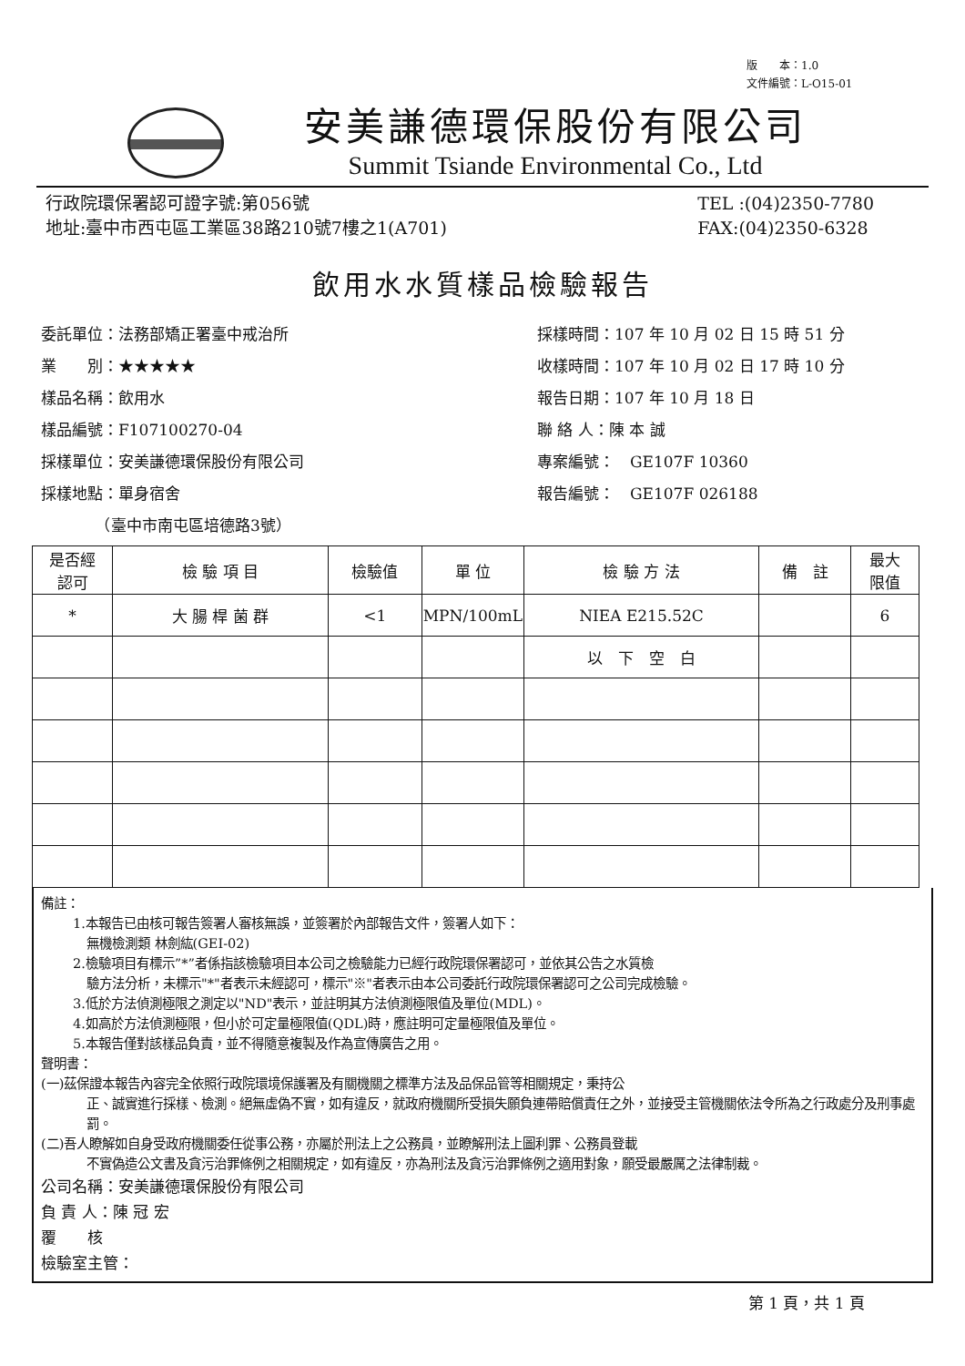版　　本：1.0
文件編號：L-O15-01
安美謙德環保股份有限公司
Summit Tsiande Environmental Co., Ltd
行政院環保署認可證字號:第056號
地址:臺中市西屯區工業區38路210號7樓之1(A701)
TEL :(04)2350-7780
FAX:(04)2350-6328
飲用水水質樣品檢驗報告
委託單位：法務部矯正署臺中戒治所
業　　別：★★★★★
樣品名稱：飲用水
樣品編號：F107100270-04
採樣單位：安美謙德環保股份有限公司
採樣地點：單身宿舍
　　　　（臺中市南屯區培德路3號）
採樣時間：107 年 10 月 02 日 15 時 51 分
收樣時間：107 年 10 月 02 日 17 時 10 分
報告日期：107 年 10 月 18 日
聯 絡 人：陳 本 誠
專案編號：　GE107F 10360
報告編號：　GE107F 026188
| 是否經 認可 | 檢 驗 項 目 | 檢驗值 | 單 位 | 檢 驗 方 法 | 備 註 | 最大 限值 |
| --- | --- | --- | --- | --- | --- | --- |
| * | 大 腸 桿 菌 群 | <1 | MPN/100mL | NIEA E215.52C | | 6 |
| | | | | 以 下 空 白 | | |
備註：
1.本報告已由核可報告簽署人審核無誤，並簽署於內部報告文件，簽署人如下：
無機檢測類 林劍紘(GEI-02)
2.檢驗項目有標示”*”者係指該檢驗項目本公司之檢驗能力已經行政院環保署認可，並依其公告之水質檢
驗方法分析，未標示"*"者表示未經認可，標示"※"者表示由本公司委託行政院環保署認可之公司完成檢驗。
3.低於方法偵測極限之測定以"ND"表示，並註明其方法偵測極限值及單位(MDL)。
4.如高於方法偵測極限，但小於可定量極限值(QDL)時，應註明可定量極限值及單位。
5.本報告僅對該樣品負責，並不得隨意複製及作為宣傳廣告之用。
聲明書：
(一)茲保證本報告內容完全依照行政院環境保護署及有關機關之標準方法及品保品管等相關規定，秉持公
正、誠實進行採樣、檢測。絕無虛偽不實，如有違反，就政府機關所受損失願負連帶賠償責任之外，並接受主管機關依法令所為之行政處分及刑事處罰。
(二)吾人瞭解如自身受政府機關委任從事公務，亦屬於刑法上之公務員，並瞭解刑法上圖利罪、公務員登載
不實偽造公文書及貪污治罪條例之相關規定，如有違反，亦為刑法及貪污治罪條例之適用對象，願受最嚴厲之法律制裁。
公司名稱：安美謙德環保股份有限公司
負 責 人：陳 冠 宏
覆　　核
檢驗室主管：
第 1 頁，共 1 頁